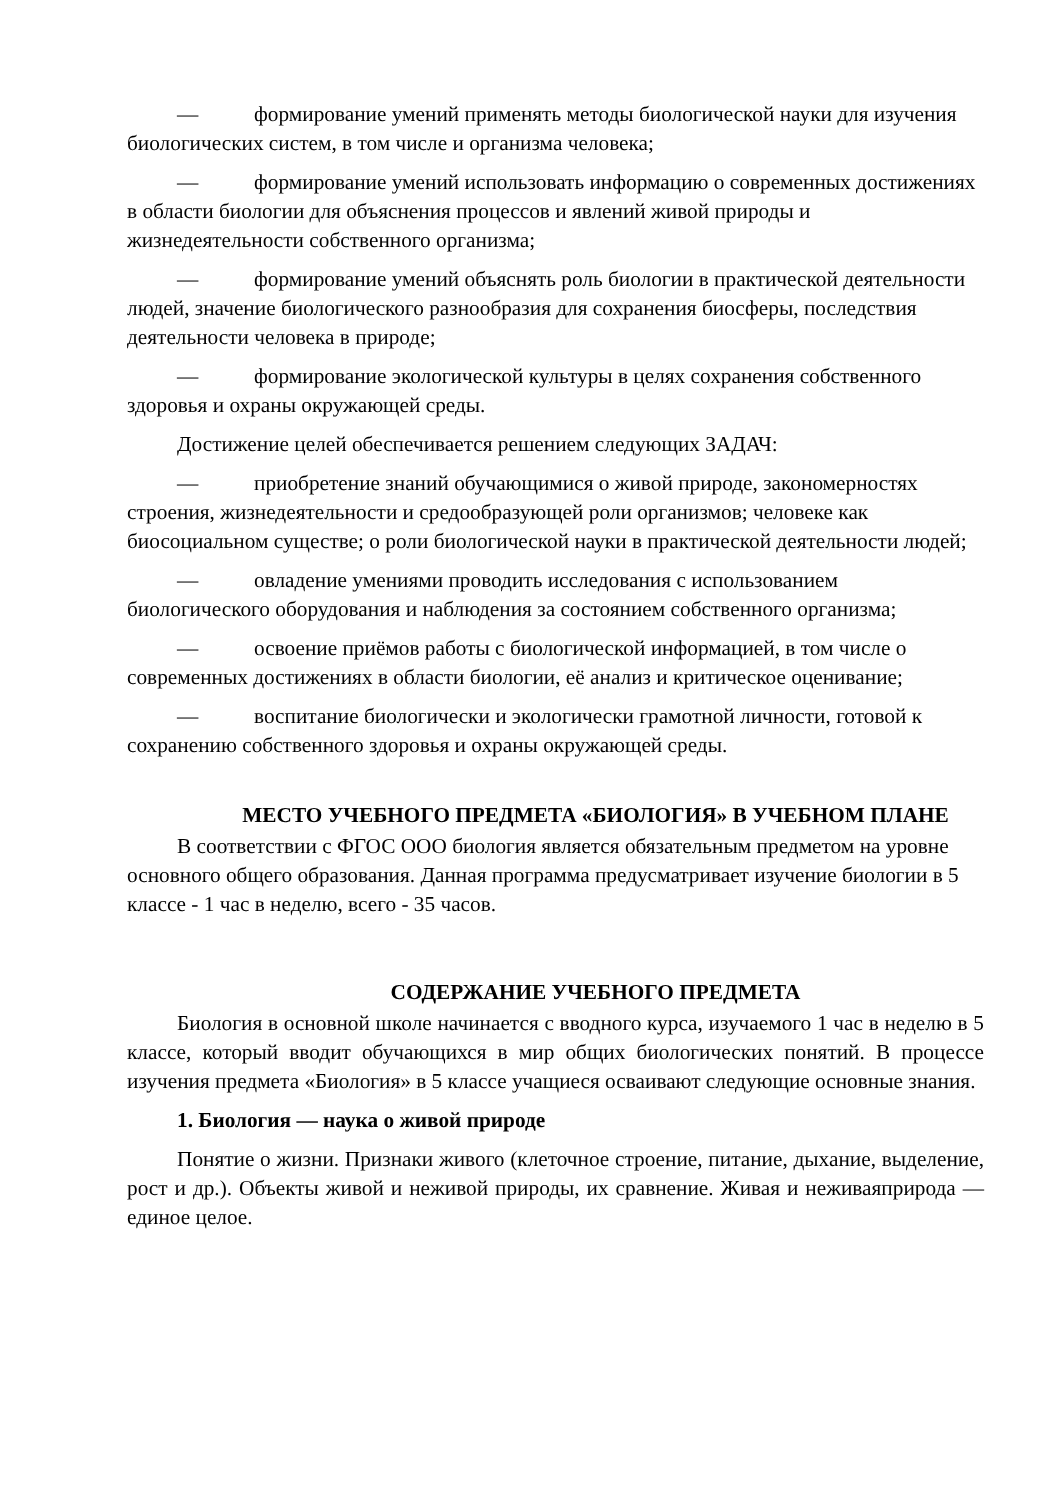— формирование умений применять методы биологической науки для изучения биологических систем, в том числе и организма человека;
— формирование умений использовать информацию о современных достижениях в области биологии для объяснения процессов и явлений живой природы и жизнедеятельности собственного организма;
— формирование умений объяснять роль биологии в практической деятельности людей, значение биологического разнообразия для сохранения биосферы, последствия деятельности человека в природе;
— формирование экологической культуры в целях сохранения собственного здоровья и охраны окружающей среды.
Достижение целей обеспечивается решением следующих ЗАДАЧ:
— приобретение знаний обучающимися о живой природе, закономерностях строения, жизнедеятельности и средообразующей роли организмов; человеке как биосоциальном существе; о роли биологической науки в практической деятельности людей;
— овладение умениями проводить исследования с использованием биологического оборудования и наблюдения за состоянием собственного организма;
— освоение приёмов работы с биологической информацией, в том числе о современных достижениях в области биологии, её анализ и критическое оценивание;
— воспитание биологически и экологически грамотной личности, готовой к сохранению собственного здоровья и охраны окружающей среды.
МЕСТО УЧЕБНОГО ПРЕДМЕТА «БИОЛОГИЯ» В УЧЕБНОМ ПЛАНЕ
В соответствии с ФГОС ООО биология является обязательным предметом на уровне основного общего образования. Данная программа предусматривает изучение биологии в 5 классе - 1 час в неделю, всего - 35 часов.
СОДЕРЖАНИЕ УЧЕБНОГО ПРЕДМЕТА
Биология в основной школе начинается с вводного курса, изучаемого 1 час в неделю в 5 классе, который вводит обучающихся в мир общих биологических понятий. В процессе изучения предмета «Биология» в 5 классе учащиеся осваивают следующие основные знания.
1. Биология — наука о живой природе
Понятие о жизни. Признаки живого (клеточное строение, питание, дыхание, выделение, рост и др.). Объекты живой и неживой природы, их сравнение. Живая и неживаяприрода — единое целое.